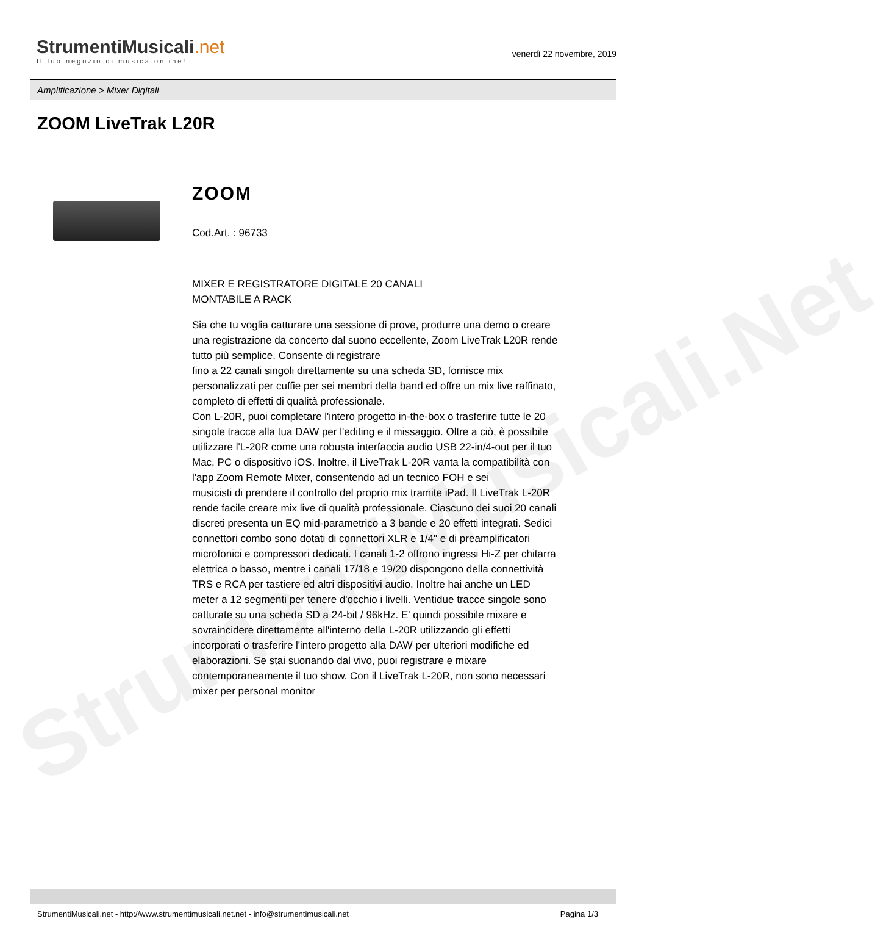StrumentiMusicali.Net
StrumentiMusicali.net
Il tuo negozio di musica online!
venerdì 22 novembre, 2019
Amplificazione > Mixer Digitali
ZOOM LiveTrak L20R
ZOOM
Cod.Art. : 96733
MIXER E REGISTRATORE DIGITALE 20 CANALI
MONTABILE A RACK
Sia che tu voglia catturare una sessione di prove, produrre una demo o creare una registrazione da concerto dal suono eccellente, Zoom LiveTrak L20R rende tutto più semplice. Consente di registrare
fino a 22 canali singoli direttamente su una scheda SD, fornisce mix personalizzati per cuffie per sei membri della band ed offre un mix live raffinato, completo di effetti di qualità professionale.
Con L-20R, puoi completare l'intero progetto in-the-box o trasferire tutte le 20 singole tracce alla tua DAW per l'editing e il missaggio. Oltre a ciò, è possibile utilizzare l'L-20R come una robusta interfaccia audio USB 22-in/4-out per il tuo Mac, PC o dispositivo iOS. Inoltre, il LiveTrak L-20R vanta la compatibilità con l'app Zoom Remote Mixer, consentendo ad un tecnico FOH e sei
musicisti di prendere il controllo del proprio mix tramite iPad. Il LiveTrak L-20R rende facile creare mix live di qualità professionale. Ciascuno dei suoi 20 canali discreti presenta un EQ mid-parametrico a 3 bande e 20 effetti integrati. Sedici connettori combo sono dotati di connettori XLR e 1/4" e di preamplificatori microfonici e compressori dedicati. I canali 1-2 offrono ingressi Hi-Z per chitarra elettrica o basso, mentre i canali 17/18 e 19/20 dispongono della connettività TRS e RCA per tastiere ed altri dispositivi audio. Inoltre hai anche un LED meter a 12 segmenti per tenere d'occhio i livelli. Ventidue tracce singole sono catturate su una scheda SD a 24-bit / 96kHz. E' quindi possibile mixare e sovraincidere direttamente all'interno della L-20R utilizzando gli effetti incorporati o trasferire l'intero progetto alla DAW per ulteriori modifiche ed elaborazioni. Se stai suonando dal vivo, puoi registrare e mixare contemporaneamente il tuo show. Con il LiveTrak L-20R, non sono necessari mixer per personal monitor
StrumentiMusicali.net - http://www.strumentimusicali.net.net - info@strumentimusicali.net Pagina 1/3